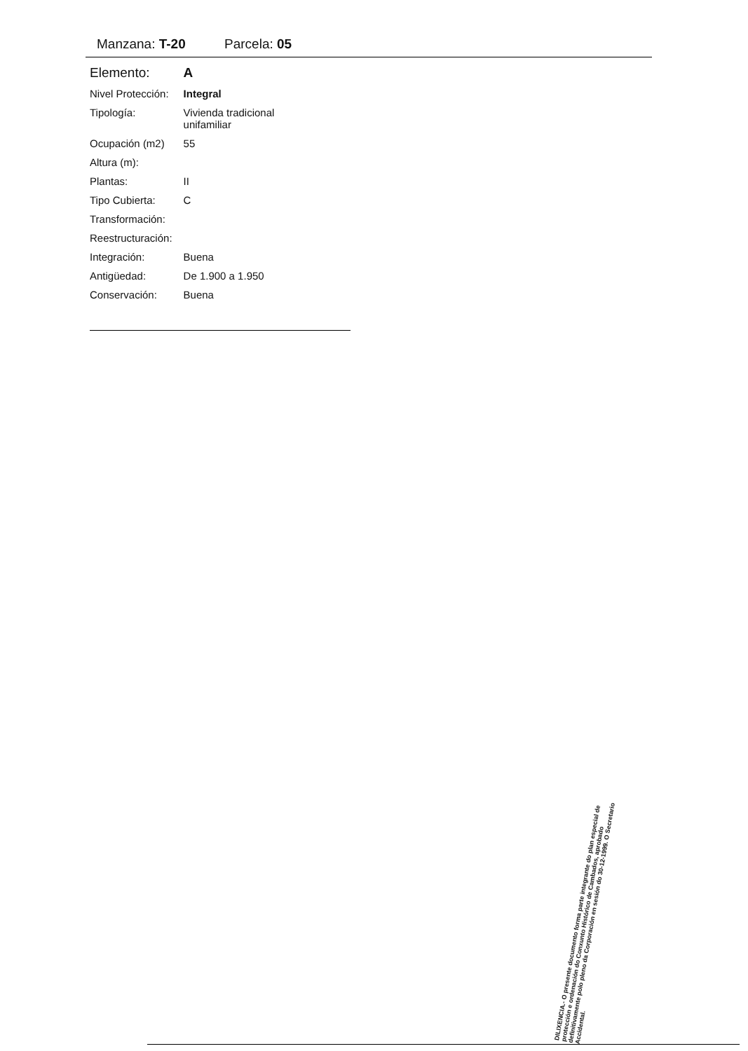Manzana: T-20 Parcela: 05
| Elemento: | A |
| Nivel Protección: | Integral |
| Tipología: | Vivienda tradicional unifamiliar |
| Ocupación (m2) | 55 |
| Altura (m): | |
| Plantas: | II |
| Tipo Cubierta: | C |
| Transformación: | |
| Reestructuración: | |
| Integración: | Buena |
| Antigüedad: | De 1.900 a 1.950 |
| Conservación: | Buena |
DILIXENCIA.- O presente documento forma parte integrante do plan especial de protección e ordenación do Conxunto Histórico de Cambados, aprobado definitivamente polo pleno da Corporación en sesión do 30-12-1999. O Secretario Accidental.